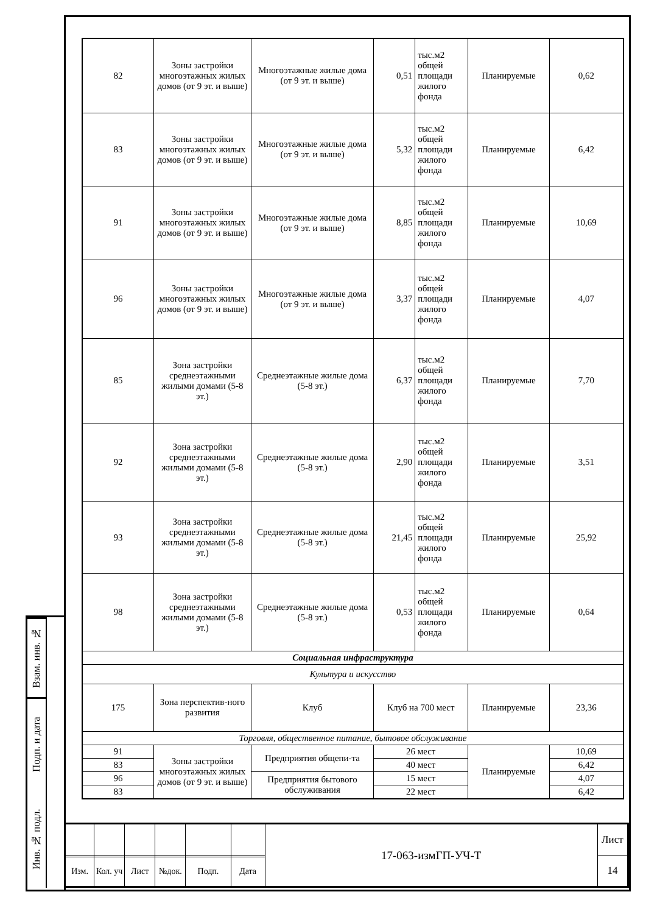Взам. инв. №
Подп. и дата
Инв. № подл.
| 82 | Зоны застройки многоэтажных жилых домов (от 9 эт. и выше) | Многоэтажные жилые дома (от 9 эт. и выше) | 0,51 | тыс.м2 общей площади жилого фонда | Планируемые | 0,62 |
| 83 | Зоны застройки многоэтажных жилых домов (от 9 эт. и выше) | Многоэтажные жилые дома (от 9 эт. и выше) | 5,32 | тыс.м2 общей площади жилого фонда | Планируемые | 6,42 |
| 91 | Зоны застройки многоэтажных жилых домов (от 9 эт. и выше) | Многоэтажные жилые дома (от 9 эт. и выше) | 8,85 | тыс.м2 общей площади жилого фонда | Планируемые | 10,69 |
| 96 | Зоны застройки многоэтажных жилых домов (от 9 эт. и выше) | Многоэтажные жилые дома (от 9 эт. и выше) | 3,37 | тыс.м2 общей площади жилого фонда | Планируемые | 4,07 |
| 85 | Зона застройки среднеэтажными жилыми домами (5-8 эт.) | Среднеэтажные жилые дома (5-8 эт.) | 6,37 | тыс.м2 общей площади жилого фонда | Планируемые | 7,70 |
| 92 | Зона застройки среднеэтажными жилыми домами (5-8 эт.) | Среднеэтажные жилые дома (5-8 эт.) | 2,90 | тыс.м2 общей площади жилого фонда | Планируемые | 3,51 |
| 93 | Зона застройки среднеэтажными жилыми домами (5-8 эт.) | Среднеэтажные жилые дома (5-8 эт.) | 21,45 | тыс.м2 общей площади жилого фонда | Планируемые | 25,92 |
| 98 | Зона застройки среднеэтажными жилыми домами (5-8 эт.) | Среднеэтажные жилые дома (5-8 эт.) | 0,53 | тыс.м2 общей площади жилого фонда | Планируемые | 0,64 |
| Социальная инфраструктура | | | | | | |
| Культура и искусство | | | | | | |
| 175 | Зона перспектив-ного развития | Клуб | Клуб на 700 мест | | Планируемые | 23,36 |
| Торговля, общественное питание, бытовое обслуживание | | | | | | |
| 91 | Зоны застройки многоэтажных жилых домов (от 9 эт. и выше) | Предприятия общепи-та | 26 мест | | Планируемые | 10,69 |
| 83 | | | 40 мест | | | 6,42 |
| 96 | | Предприятия бытового обслуживания | 15 мест | | | 4,07 |
| 83 | | | 22 мест | | | 6,42 |
| | | | | | | 17-063-измГП-УЧ-Т | Лист |
| | | | | | | | 14 |
| Изм. | Кол. уч | Лист | №док. | Подп. | Дата | | |